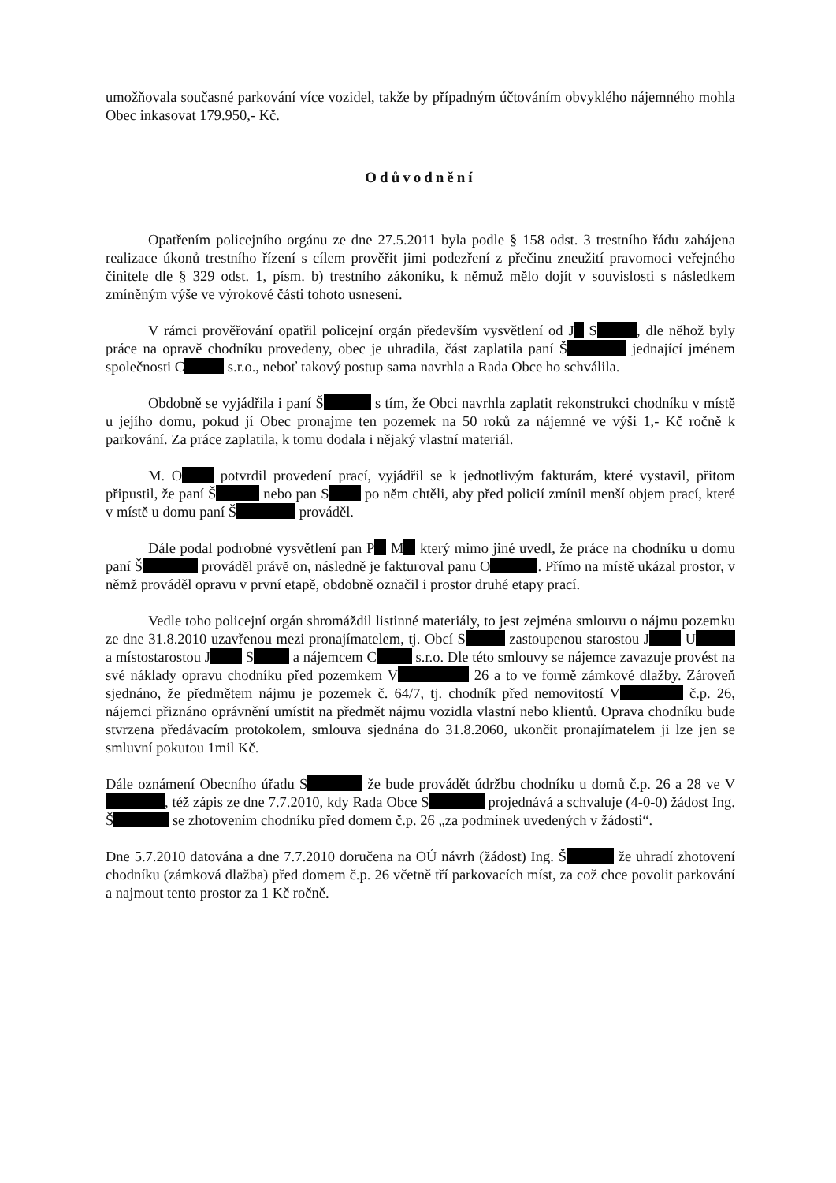umožňovala současné parkování více vozidel, takže by případným účtováním obvyklého nájemného mohla Obec inkasovat 179.950,- Kč.
Odůvodnění
Opatřením policejního orgánu ze dne 27.5.2011 byla podle § 158 odst. 3 trestního řádu zahájena realizace úkonů trestního řízení s cílem prověřit jimi podezření z přečinu zneužití pravomoci veřejného činitele dle § 329 odst. 1, písm. b) trestního zákoníku, k němuž mělo dojít v souvislosti s následkem zmíněným výše ve výrokové části tohoto usnesení.
V rámci prověřování opatřil policejní orgán především vysvětlení od J S , dle něhož byly práce na opravě chodníku provedeny, obec je uhradila, část zaplatila paní Š jednající jménem společnosti C s.r.o., neboť takový postup sama navrhla a Rada Obce ho schválila.
Obdobně se vyjádřila i paní Š s tím, že Obci navrhla zaplatit rekonstrukci chodníku v místě u jejího domu, pokud jí Obec pronajme ten pozemek na 50 roků za nájemné ve výši 1,- Kč ročně k parkování. Za práce zaplatila, k tomu dodala i nějaký vlastní materiál.
M. O potvrdil provedení prací, vyjádřil se k jednotlivým fakturám, které vystavil, přitom připustil, že paní Š nebo pan S po něm chtěli, aby před policií zmínil menší objem prací, které v místě u domu paní Š prováděl.
Dále podal podrobné vysvětlení pan P M který mimo jiné uvedl, že práce na chodníku u domu paní Š prováděl právě on, následně je fakturoval panu O . Přímo na místě ukázal prostor, v němž prováděl opravu v první etapě, obdobně označil i prostor druhé etapy prací.
Vedle toho policejní orgán shromáždil listinné materiály, to jest zejména smlouvu o nájmu pozemku ze dne 31.8.2010 uzavřenou mezi pronajímatelem, tj. Obcí S zastoupenou starostou J U a místostarostou J S a nájemcem C s.r.o. Dle této smlouvy se nájemce zavazuje provést na své náklady opravu chodníku před pozemkem V 26 a to ve formě zámkové dlažby. Zároveň sjednáno, že předmětem nájmu je pozemek č. 64/7, tj. chodník před nemovitostí V č.p. 26, nájemci přiznáno oprávnění umístit na předmět nájmu vozidla vlastní nebo klientů. Oprava chodníku bude stvrzena předávacím protokolem, smlouva sjednána do 31.8.2060, ukončit pronajímatelem ji lze jen se smluvní pokutou 1mil Kč.
Dále oznámení Obecního úřadu S že bude provádět údržbu chodníku u domů č.p. 26 a 28 ve V , též zápis ze dne 7.7.2010, kdy Rada Obce S projednává a schvaluje (4-0-0) žádost Ing. Š se zhotovením chodníku před domem č.p. 26 „za podmínek uvedených v žádosti“.
Dne 5.7.2010 datována a dne 7.7.2010 doručena na OÚ návrh (žádost) Ing. Š že uhradí zhotovení chodníku (zámková dlažba) před domem č.p. 26 včetně tří parkovacích míst, za což chce povolit parkování a najmout tento prostor za 1 Kč ročně.